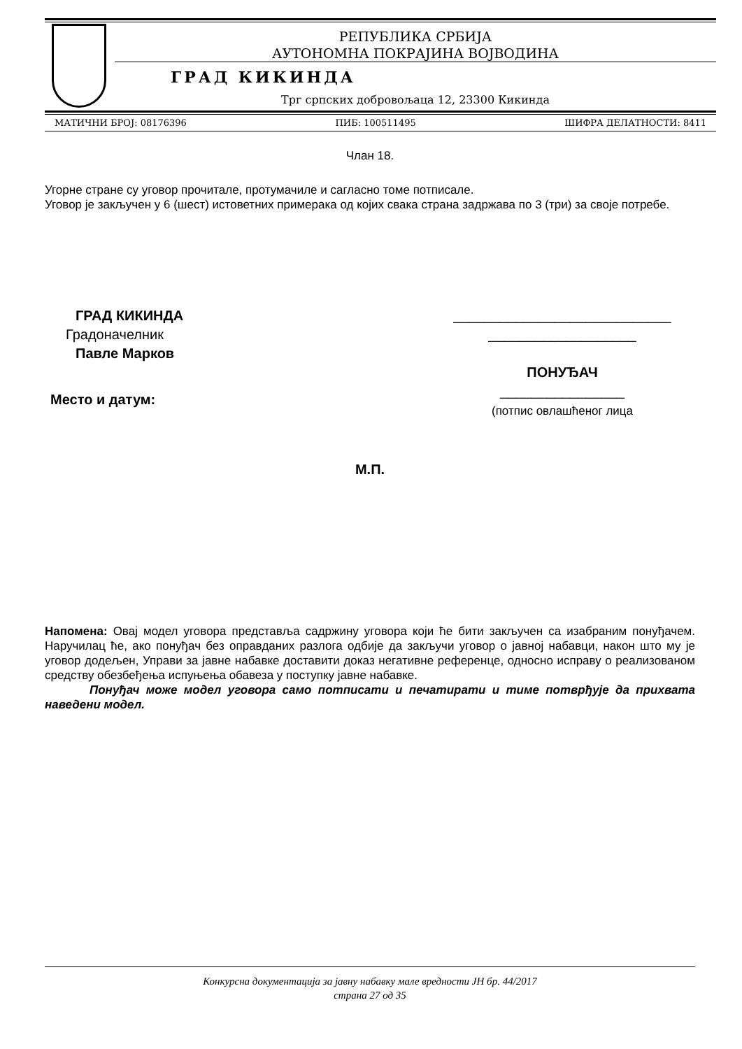РЕПУБЛИКА СРБИЈА
АУТОНОМНА ПОКРАЈИНА ВОЈВОДИНА
ГРАД КИКИНДА
Трг српских добровољаца 12, 23300 Кикинда
МАТИЧНИ БРОЈ: 08176396 ПИБ: 100511495 ШИФРА ДЕЛАТНОСТИ: 8411
Члан 18.
Угорне стране су уговор прочитале, протумачиле и сагласно томе потписале.
Уговор је закључен у 6 (шест) истоветних примерака од којих свака страна задржава по 3 (три) за своје потребе.
ГРАД КИКИНДА
Градоначелник
Павле Марков
Место и датум:
____________________________
___________________
ПОНУЂАЧ
________________
(потпис овлашћеног лица
М.П.
Напомена: Овај модел уговора представља садржину уговора који ће бити закључен са изабраним понуђачем. Наручилац ће, ако понуђач без оправданих разлога одбије да закључи уговор о јавној набавци, након што му је уговор додељен, Управи за јавне набавке доставити доказ негативне референце, односно исправу о реализованом средству обезбеђења испуњења обавеза у поступку јавне набавке.
Понуђач може модел уговора само потписати и печатирати и тиме потврђује да прихвата наведени модел.
Конкурсна документација за јавну набавку мале вредности ЈН бр. 44/2017
страна 27 од 35